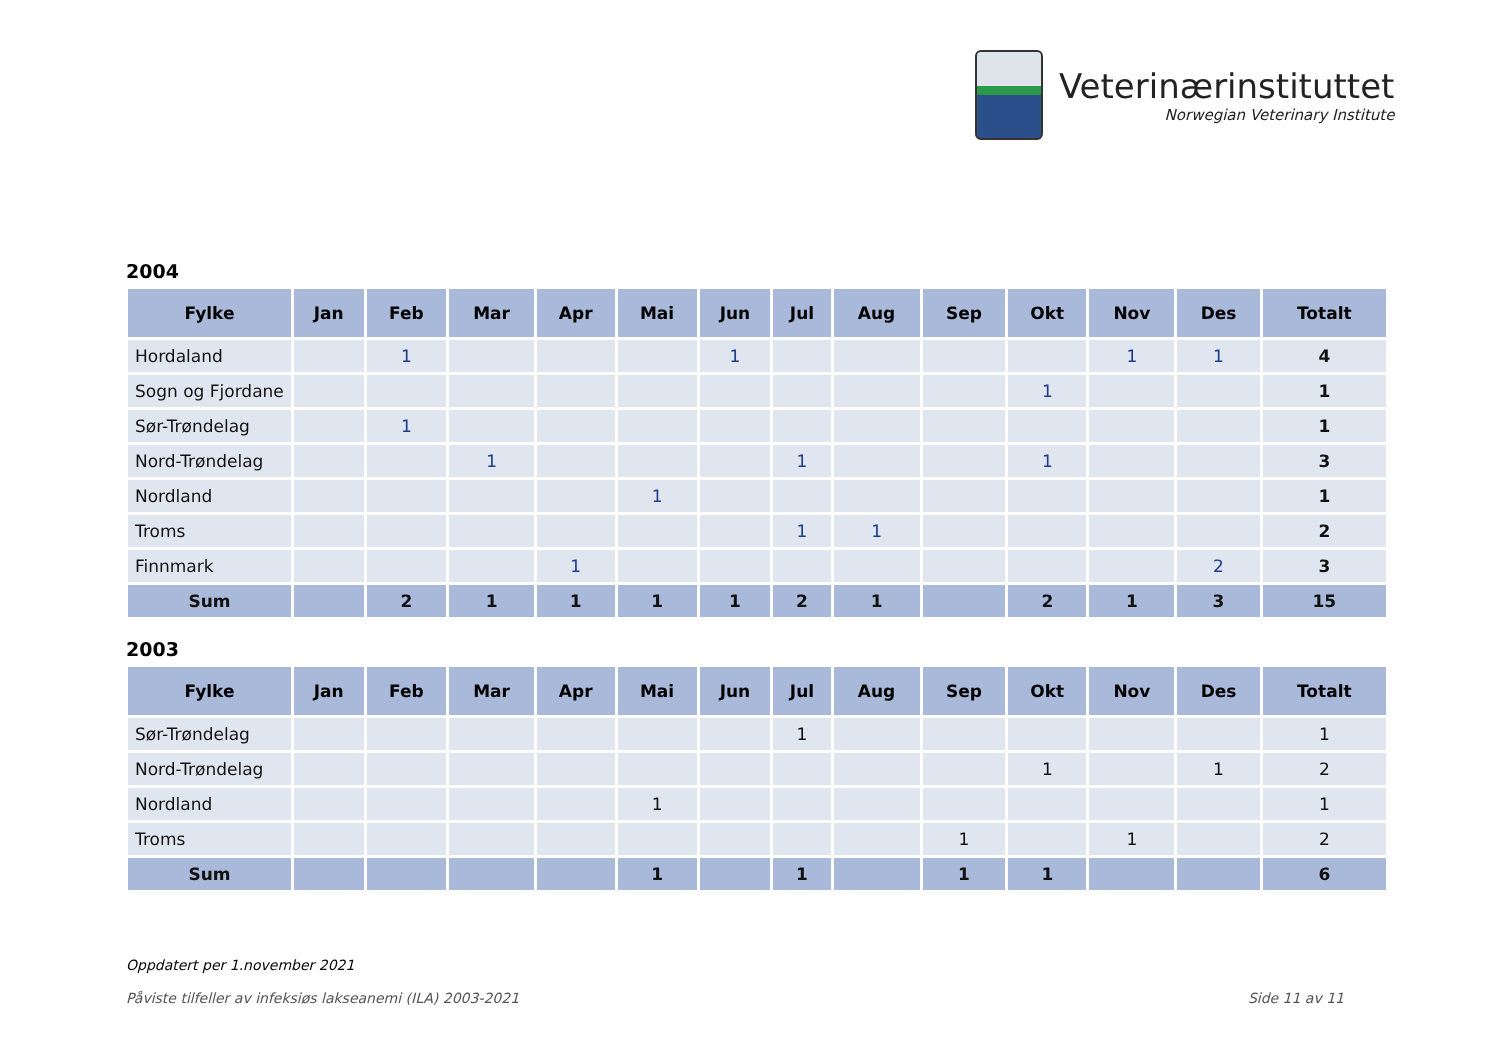Veterinærinstituttet
Norwegian Veterinary Institute
2004
| Fylke | Jan | Feb | Mar | Apr | Mai | Jun | Jul | Aug | Sep | Okt | Nov | Des | Totalt |
| --- | --- | --- | --- | --- | --- | --- | --- | --- | --- | --- | --- | --- | --- |
| Hordaland | | 1 | | | | 1 | | | | | 1 | 1 | 4 |
| Sogn og Fjordane | | | | | | | | | | 1 | | | 1 |
| Sør-Trøndelag | | 1 | | | | | | | | | | | 1 |
| Nord-Trøndelag | | | 1 | | | | 1 | | | 1 | | | 3 |
| Nordland | | | | | 1 | | | | | | | | 1 |
| Troms | | | | | | | 1 | 1 | | | | | 2 |
| Finnmark | | | | 1 | | | | | | | | 2 | 3 |
| Sum | | 2 | 1 | 1 | 1 | 1 | 2 | 1 | | 2 | 1 | 3 | 15 |
2003
| Fylke | Jan | Feb | Mar | Apr | Mai | Jun | Jul | Aug | Sep | Okt | Nov | Des | Totalt |
| --- | --- | --- | --- | --- | --- | --- | --- | --- | --- | --- | --- | --- | --- |
| Sør-Trøndelag | | | | | | | 1 | | | | | | 1 |
| Nord-Trøndelag | | | | | | | | | | 1 | | 1 | 2 |
| Nordland | | | | | 1 | | | | | | | | 1 |
| Troms | | | | | | | | | 1 | | 1 | | 2 |
| Sum | | | | | 1 | | 1 | | 1 | 1 | | | 6 |
Oppdatert per 1.november 2021
Påviste tilfeller av infeksiøs lakseanemi (ILA) 2003-2021 Side 11 av 11